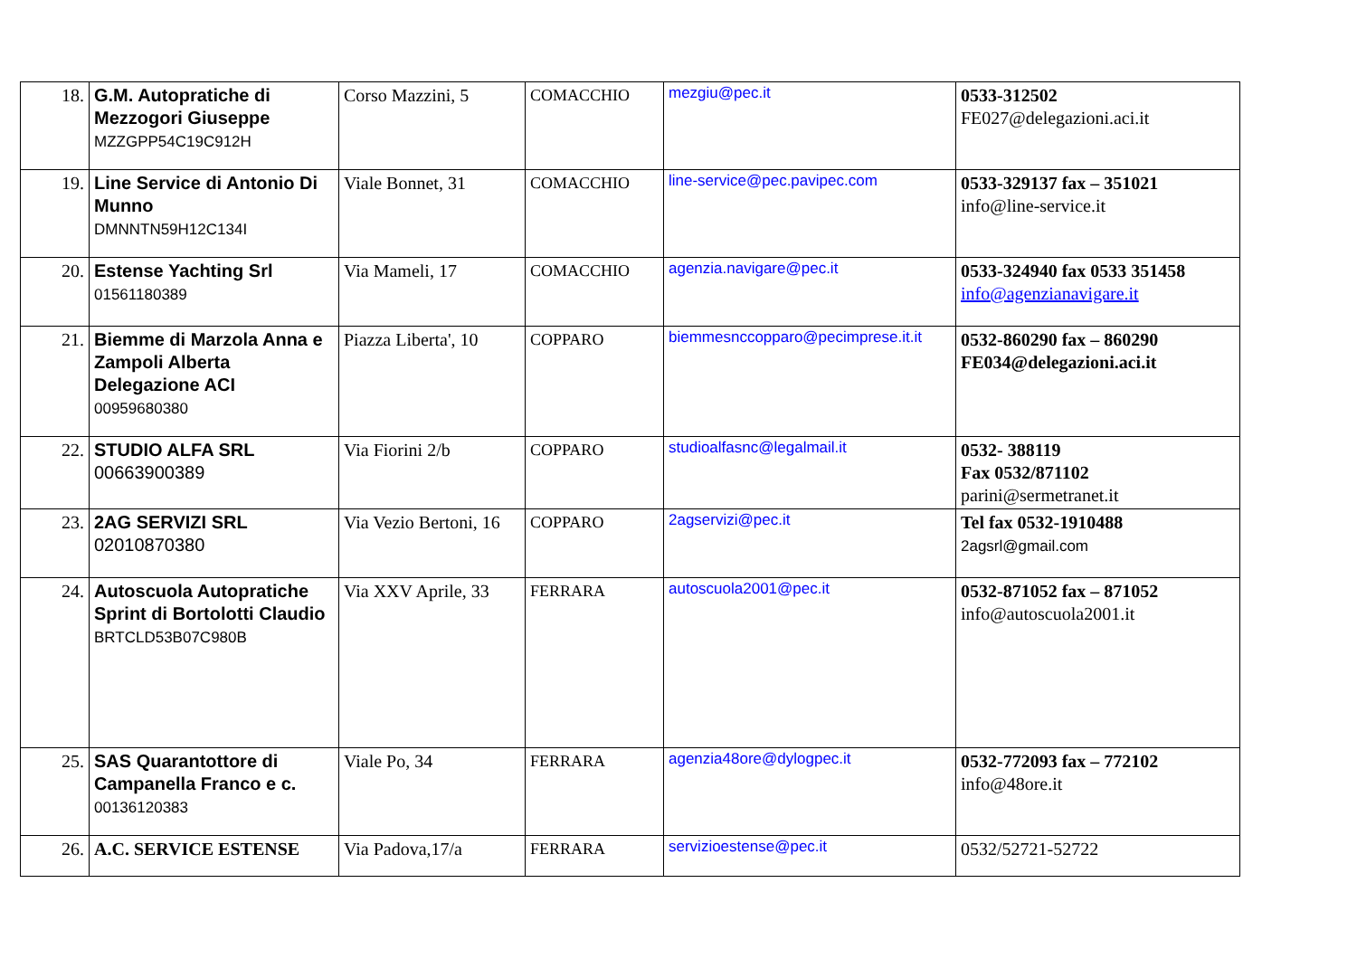| 18. | G.M. Autopratiche di Mezzogori Giuseppe MZZGPP54C19C912H | Corso Mazzini, 5 | COMACCHIO | mezgiu@pec.it | 0533-312502 FE027@delegazioni.aci.it |
| 19. | Line Service di Antonio Di Munno DMNNTN59H12C134I | Viale Bonnet, 31 | COMACCHIO | line-service@pec.pavipec.com | 0533-329137 fax – 351021 info@line-service.it |
| 20. | Estense Yachting Srl 01561180389 | Via Mameli, 17 | COMACCHIO | agenzia.navigare@pec.it | 0533-324940 fax 0533 351458 info@agenzianavigare.it |
| 21. | Biemme di Marzola Anna e Zampoli Alberta Delegazione ACI 00959680380 | Piazza Liberta', 10 | COPPARO | biemmesnccopparo@pecimprese.it.it | 0532-860290 fax – 860290 FE034@delegazioni.aci.it |
| 22. | STUDIO ALFA SRL 00663900389 | Via Fiorini 2/b | COPPARO | studioalfasnc@legalmail.it | 0532- 388119 Fax 0532/871102 parini@sermetranet.it |
| 23. | 2AG SERVIZI SRL 02010870380 | Via Vezio Bertoni, 16 | COPPARO | 2agservizi@pec.it | Tel fax 0532-1910488 2agsrl@gmail.com |
| 24. | Autoscuola Autopratiche Sprint di Bortolotti Claudio BRTCLD53B07C980B | Via XXV Aprile, 33 | FERRARA | autoscuola2001@pec.it | 0532-871052 fax – 871052 info@autoscuola2001.it |
| 25. | SAS Quarantottore di Campanella Franco e c. 00136120383 | Viale Po, 34 | FERRARA | agenzia48ore@dylogpec.it | 0532-772093 fax – 772102 info@48ore.it |
| 26. | A.C. SERVICE ESTENSE | Via Padova,17/a | FERRARA | servizioestense@pec.it | 0532/52721-52722 |